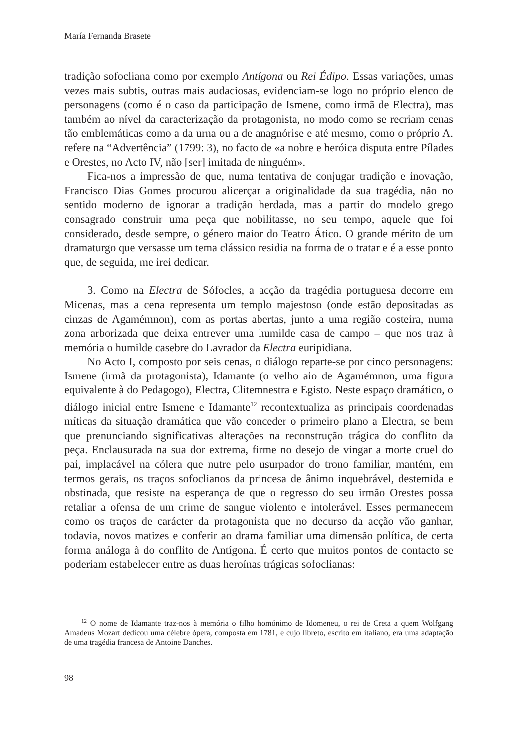María Fernanda Brasete
tradição sofocliana como por exemplo Antígona ou Rei Édipo. Essas variações, umas vezes mais subtis, outras mais audaciosas, evidenciam-se logo no próprio elenco de personagens (como é o caso da participação de Ismene, como irmã de Electra), mas também ao nível da caracterização da protagonista, no modo como se recriam cenas tão emblemáticas como a da urna ou a de anagnórise e até mesmo, como o próprio A. refere na “Advertência” (1799: 3), no facto de «a nobre e heróica disputa entre Pílades e Orestes, no Acto IV, não [ser] imitada de ninguém».
Fica-nos a impressão de que, numa tentativa de conjugar tradição e inovação, Francisco Dias Gomes procurou alicerçar a originalidade da sua tragédia, não no sentido moderno de ignorar a tradição herdada, mas a partir do modelo grego consagrado construir uma peça que nobilitasse, no seu tempo, aquele que foi considerado, desde sempre, o género maior do Teatro Ático. O grande mérito de um dramaturgo que versasse um tema clássico residia na forma de o tratar e é a esse ponto que, de seguida, me irei dedicar.
3. Como na Electra de Sófocles, a acção da tragédia portuguesa decorre em Micenas, mas a cena representa um templo majestoso (onde estão depositadas as cinzas de Agamémnon), com as portas abertas, junto a uma região costeira, numa zona arborizada que deixa entrever uma humilde casa de campo – que nos traz à memória o humilde casebre do Lavrador da Electra euripidiana.
No Acto I, composto por seis cenas, o diálogo reparte-se por cinco personagens: Ismene (irmã da protagonista), Idamante (o velho aio de Agamémnon, uma figura equivalente à do Pedagogo), Electra, Clitemnestra e Egisto. Neste espaço dramático, o diálogo inicial entre Ismene e Idamante<sup>12</sup> recontextualiza as principais coordenadas míticas da situação dramática que vão conceder o primeiro plano a Electra, se bem que prenunciando significativas alterações na reconstrução trágica do conflito da peça. Enclausurada na sua dor extrema, firme no desejo de vingar a morte cruel do pai, implacável na cólera que nutre pelo usurpador do trono familiar, mantém, em termos gerais, os traços sofoclianos da princesa de ânimo inquebrável, destemida e obstinada, que resiste na esperança de que o regresso do seu irmão Orestes possa retaliar a ofensa de um crime de sangue violento e intolerável. Esses permanecem como os traços de carácter da protagonista que no decurso da acção vão ganhar, todavia, novos matizes e conferir ao drama familiar uma dimensão política, de certa forma análoga à do conflito de Antígona. É certo que muitos pontos de contacto se poderiam estabelecer entre as duas heroínas trágicas sofoclianas:
<sup>12</sup> O nome de Idamante traz-nos à memória o filho homónimo de Idomeneu, o rei de Creta a quem Wolfgang Amadeus Mozart dedicou uma célebre ópera, composta em 1781, e cujo libreto, escrito em italiano, era uma adaptação de uma tragédia francesa de Antoine Danches.
98